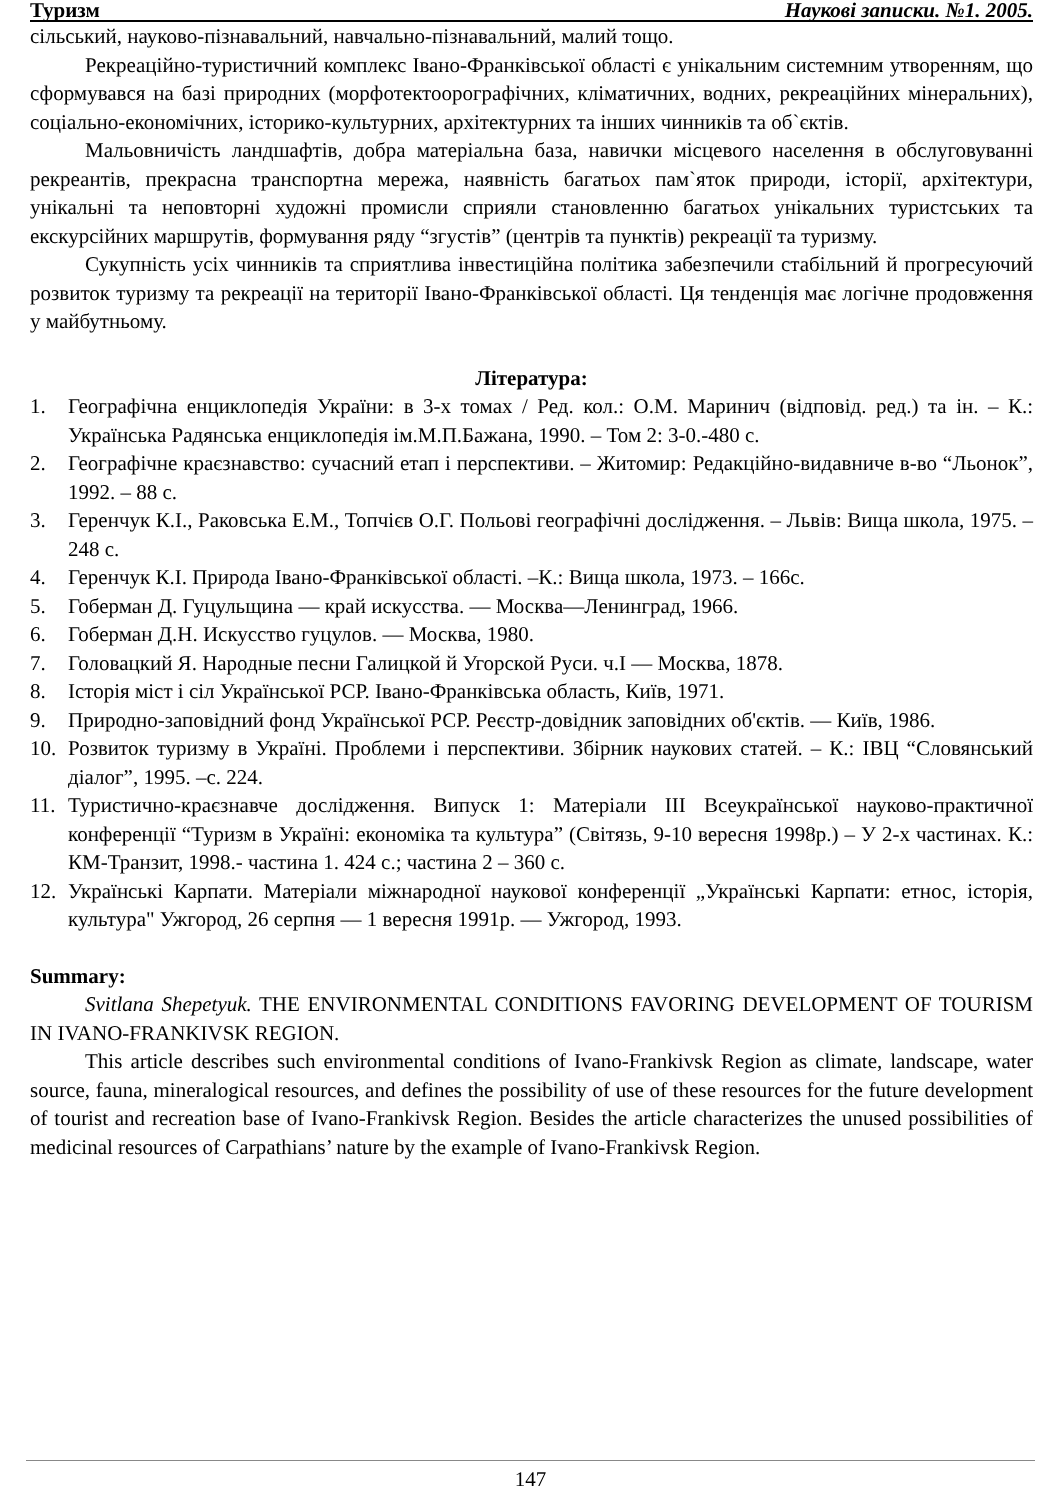Туризм Наукові записки. №1. 2005.
сільський, науково-пізнавальний, навчально-пізнавальний, малий тощо.
Рекреаційно-туристичний комплекс Івано-Франківської області є унікальним системним утворенням, що сформувався на базі природних (морфотектоорографічних, кліматичних, водних, рекреаційних мінеральних), соціально-економічних, історико-культурних, архітектурних та інших чинників та об`єктів.
Мальовничість ландшафтів, добра матеріальна база, навички місцевого населення в обслуговуванні рекреантів, прекрасна транспортна мережа, наявність багатьох пам`яток природи, історії, архітектури, унікальні та неповторні художні промисли сприяли становленню багатьох унікальних туристських та екскурсійних маршрутів, формування ряду “згустів” (центрів та пунктів) рекреації та туризму.
Сукупність усіх чинників та сприятлива інвестиційна політика забезпечили стабільний й прогресуючий розвиток туризму та рекреації на території Івано-Франківської області. Ця тенденція має логічне продовження у майбутньому.
Література:
1. Географічна енциклопедія України: в 3-х томах / Ред. кол.: О.М. Маринич (відповід. ред.) та ін. – К.: Українська Радянська енциклопедія ім.М.П.Бажана, 1990. – Том 2: 3-0.-480 с.
2. Географічне краєзнавство: сучасний етап і перспективи. – Житомир: Редакційно-видавниче в-во “Льонок”, 1992. – 88 с.
3. Геренчук К.І., Раковська Е.М., Топчієв О.Г. Польові географічні дослідження. – Львів: Вища школа, 1975. – 248 с.
4. Геренчук К.І. Природа Івано-Франківської області. –К.: Вища школа, 1973. – 166с.
5. Гоберман Д. Гуцульщина — край искусства. — Москва—Ленинград, 1966.
6. Гоберман Д.Н. Искусство гуцулов. — Москва, 1980.
7. Головацкий Я. Народные песни Галицкой й Угорской Руси. ч.І — Москва, 1878.
8. Історія міст і сіл Української РСР. Івано-Франківська область, Київ, 1971.
9. Природно-заповідний фонд Української РСР. Реєстр-довідник заповідних об'єктів. — Київ, 1986.
10. Розвиток туризму в Україні. Проблеми і перспективи. Збірник наукових статей. – К.: ІВЦ “Словянський діалог”, 1995. –с. 224.
11. Туристично-краєзнавче дослідження. Випуск 1: Матеріали ІІІ Всеукраїнської науково-практичної конференції “Туризм в Україні: економіка та культура” (Світязь, 9-10 вересня 1998р.) – У 2-х частинах. К.: КМ-Транзит, 1998.- частина 1. 424 с.; частина 2 – 360 с.
12. Українські Карпати. Матеріали міжнародної наукової конференції „Українські Карпати: етнос, історія, культура" Ужгород, 26 серпня — 1 вересня 1991р. — Ужгород, 1993.
Summary:
Svitlana Shepetyuk. THE ENVIRONMENTAL CONDITIONS FAVORING DEVELOPMENT OF TOURISM IN IVANO-FRANKIVSK REGION.
This article describes such environmental conditions of Ivano-Frankivsk Region as climate, landscape, water source, fauna, mineralogical resources, and defines the possibility of use of these resources for the future development of tourist and recreation base of Ivano-Frankivsk Region. Besides the article characterizes the unused possibilities of medicinal resources of Carpathians’ nature by the example of Ivano-Frankivsk Region.
147